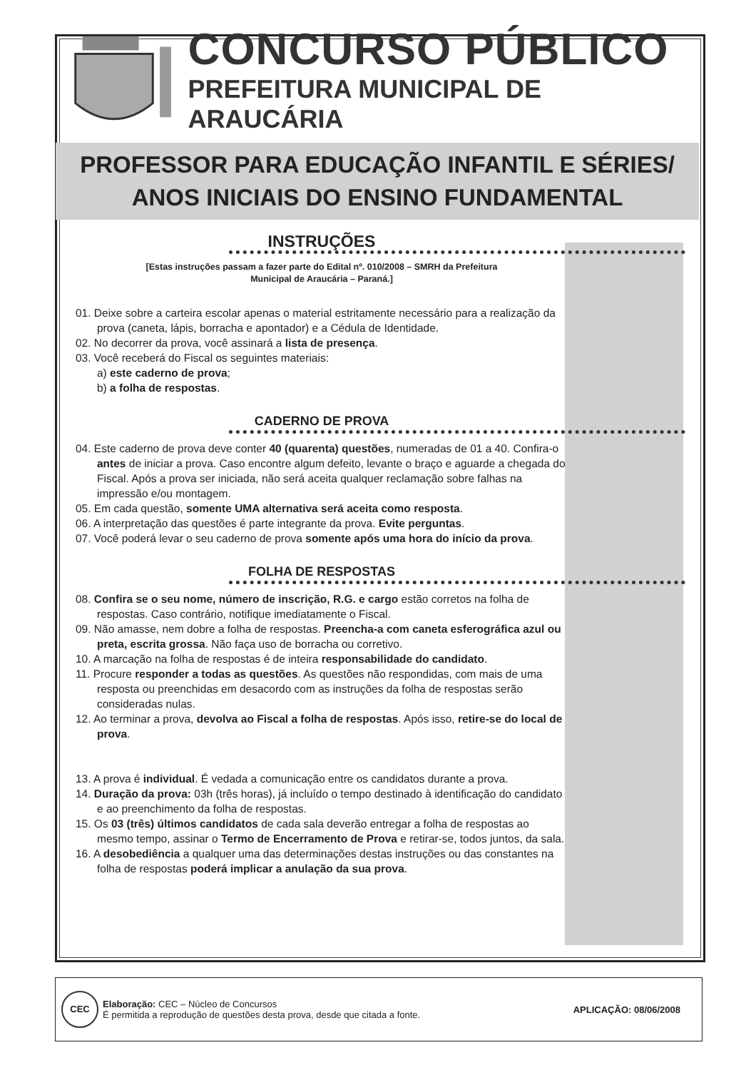CONCURSO PÚBLICO
PREFEITURA MUNICIPAL DE ARAUCÁRIA
PROFESSOR PARA EDUCAÇÃO INFANTIL E SÉRIES/
ANOS INICIAIS DO ENSINO FUNDAMENTAL
INSTRUÇÕES
[Estas instruções passam a fazer parte do Edital nº. 010/2008 – SMRH da Prefeitura
Municipal de Araucária – Paraná.]
01. Deixe sobre a carteira escolar apenas o material estritamente necessário para a realização da prova (caneta, lápis, borracha e apontador) e a Cédula de Identidade.
02. No decorrer da prova, você assinará a lista de presença.
03. Você receberá do Fiscal os seguintes materiais:
a) este caderno de prova;
b) a folha de respostas.
CADERNO DE PROVA
04. Este caderno de prova deve conter 40 (quarenta) questões, numeradas de 01 a 40. Confira-o antes de iniciar a prova. Caso encontre algum defeito, levante o braço e aguarde a chegada do Fiscal. Após a prova ser iniciada, não será aceita qualquer reclamação sobre falhas na impressão e/ou montagem.
05. Em cada questão, somente UMA alternativa será aceita como resposta.
06. A interpretação das questões é parte integrante da prova. Evite perguntas.
07. Você poderá levar o seu caderno de prova somente após uma hora do início da prova.
FOLHA DE RESPOSTAS
08. Confira se o seu nome, número de inscrição, R.G. e cargo estão corretos na folha de respostas. Caso contrário, notifique imediatamente o Fiscal.
09. Não amasse, nem dobre a folha de respostas. Preencha-a com caneta esferográfica azul ou preta, escrita grossa. Não faça uso de borracha ou corretivo.
10. A marcação na folha de respostas é de inteira responsabilidade do candidato.
11. Procure responder a todas as questões. As questões não respondidas, com mais de uma resposta ou preenchidas em desacordo com as instruções da folha de respostas serão consideradas nulas.
12. Ao terminar a prova, devolva ao Fiscal a folha de respostas. Após isso, retire-se do local de prova.
13. A prova é individual. É vedada a comunicação entre os candidatos durante a prova.
14. Duração da prova: 03h (três horas), já incluído o tempo destinado à identificação do candidato e ao preenchimento da folha de respostas.
15. Os 03 (três) últimos candidatos de cada sala deverão entregar a folha de respostas ao mesmo tempo, assinar o Termo de Encerramento de Prova e retirar-se, todos juntos, da sala.
16. A desobediência a qualquer uma das determinações destas instruções ou das constantes na folha de respostas poderá implicar a anulação da sua prova.
CEC
Elaboração: CEC – Núcleo de Concursos
É permitida a reprodução de questões desta prova, desde que citada a fonte.
APLICAÇÃO: 08/06/2008